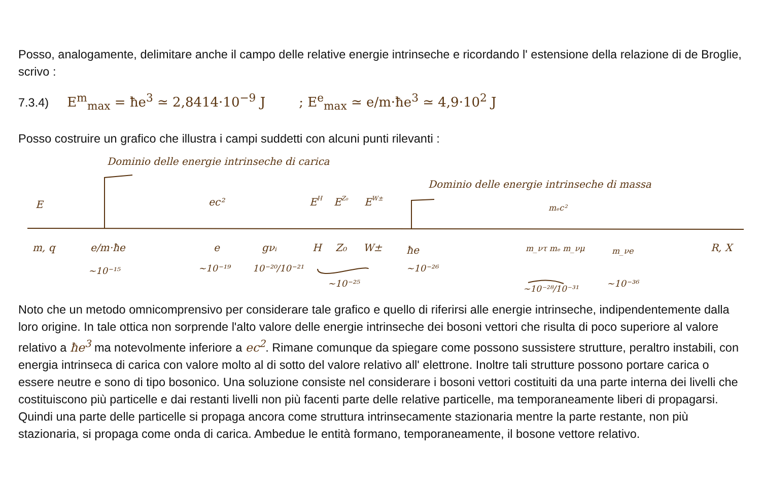Posso, analogamente, delimitare anche il campo delle relative energie intrinseche e ricordando l' estensione della relazione di de Broglie, scrivo :
7.3.4) E<sup>m</sup><sub>max</sub> = ħe<sup>3</sup> ≃ 2,8414·10<sup>−9</sup> J ; E<sup>e</sup><sub>max</sub> ≃ e/m·ħe<sup>3</sup> ≃ 4,9·10<sup>2</sup> J
Posso costruire un grafico che illustra i campi suddetti con alcuni punti rilevanti :
Dominio delle energie intrinseche di carica
Dominio delle energie intrinseche di massa
E
ec²
EH
EZ₀
EW±
mₑc²
m, q
e/m·ħe
e
gνᵢ
H
Z₀
W±
ħe
m_ντ mₑ m_νμ
m_νe
R, X
~10⁻¹⁵
~10⁻¹⁹
10⁻²⁰/10⁻²¹
~10⁻²⁵
~10⁻²⁶
~10⁻²⁸/10⁻³¹
~10⁻³⁶
Noto che un metodo omnicomprensivo per considerare tale grafico e quello di riferirsi alle energie intrinseche, indipendentemente dalla loro origine. In tale ottica non sorprende l'alto valore delle energie intrinseche dei bosoni vettori che risulta di poco superiore al valore relativo a ħe<sup>3</sup> ma notevolmente inferiore a ec<sup>2</sup>. Rimane comunque da spiegare come possono sussistere strutture, peraltro instabili, con energia intrinseca di carica con valore molto al di sotto del valore relativo all' elettrone. Inoltre tali strutture possono portare carica o essere neutre e sono di tipo bosonico. Una soluzione consiste nel considerare i bosoni vettori costituiti da una parte interna dei livelli che costituiscono più particelle e dai restanti livelli non più facenti parte delle relative particelle, ma temporaneamente liberi di propagarsi. Quindi una parte delle particelle si propaga ancora come struttura intrinsecamente stazionaria mentre la parte restante, non più stazionaria, si propaga come onda di carica. Ambedue le entità formano, temporaneamente, il bosone vettore relativo.